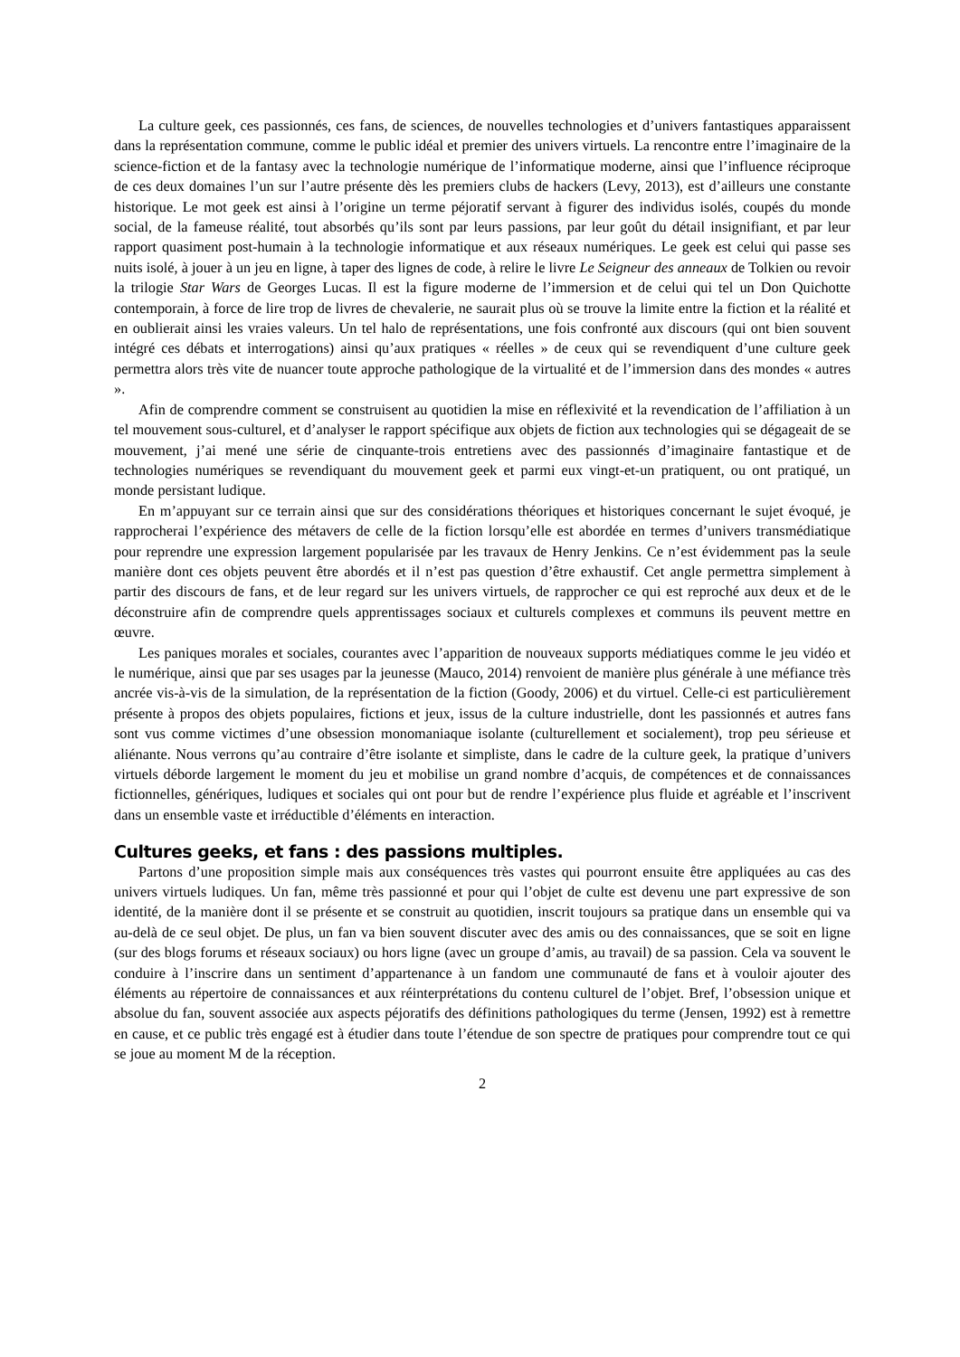La culture geek, ces passionnés, ces fans, de sciences, de nouvelles technologies et d’univers fantastiques apparaissent dans la représentation commune, comme le public idéal et premier des univers virtuels. La rencontre entre l’imaginaire de la science-fiction et de la fantasy avec la technologie numérique de l’informatique moderne, ainsi que l’influence réciproque de ces deux domaines l’un sur l’autre présente dès les premiers clubs de hackers (Levy, 2013), est d’ailleurs une constante historique. Le mot geek est ainsi à l’origine un terme péjoratif servant à figurer des individus isolés, coupés du monde social, de la fameuse réalité, tout absorbés qu’ils sont par leurs passions, par leur goût du détail insignifiant, et par leur rapport quasiment post-humain à la technologie informatique et aux réseaux numériques. Le geek est celui qui passe ses nuits isolé, à jouer à un jeu en ligne, à taper des lignes de code, à relire le livre Le Seigneur des anneaux de Tolkien ou revoir la trilogie Star Wars de Georges Lucas. Il est la figure moderne de l’immersion et de celui qui tel un Don Quichotte contemporain, à force de lire trop de livres de chevalerie, ne saurait plus où se trouve la limite entre la fiction et la réalité et en oublierait ainsi les vraies valeurs. Un tel halo de représentations, une fois confronté aux discours (qui ont bien souvent intégré ces débats et interrogations) ainsi qu’aux pratiques « réelles » de ceux qui se revendiquent d’une culture geek permettra alors très vite de nuancer toute approche pathologique de la virtualité et de l’immersion dans des mondes « autres ».
Afin de comprendre comment se construisent au quotidien la mise en réflexivité et la revendication de l’affiliation à un tel mouvement sous-culturel, et d’analyser le rapport spécifique aux objets de fiction aux technologies qui se dégageait de se mouvement, j’ai mené une série de cinquante-trois entretiens avec des passionnés d’imaginaire fantastique et de technologies numériques se revendiquant du mouvement geek et parmi eux vingt-et-un pratiquent, ou ont pratiqué, un monde persistant ludique.
En m’appuyant sur ce terrain ainsi que sur des considérations théoriques et historiques concernant le sujet évoqué, je rapprocherai l’expérience des métavers de celle de la fiction lorsqu’elle est abordée en termes d’univers transmédiatique pour reprendre une expression largement popularisée par les travaux de Henry Jenkins. Ce n’est évidemment pas la seule manière dont ces objets peuvent être abordés et il n’est pas question d’être exhaustif. Cet angle permettra simplement à partir des discours de fans, et de leur regard sur les univers virtuels, de rapprocher ce qui est reproché aux deux et de le déconstruire afin de comprendre quels apprentissages sociaux et culturels complexes et communs ils peuvent mettre en œuvre.
Les paniques morales et sociales, courantes avec l’apparition de nouveaux supports médiatiques comme le jeu vidéo et le numérique, ainsi que par ses usages par la jeunesse (Mauco, 2014) renvoient de manière plus générale à une méfiance très ancrée vis-à-vis de la simulation, de la représentation de la fiction (Goody, 2006) et du virtuel. Celle-ci est particulièrement présente à propos des objets populaires, fictions et jeux, issus de la culture industrielle, dont les passionnés et autres fans sont vus comme victimes d’une obsession monomaniaque isolante (culturellement et socialement), trop peu sérieuse et aliénante. Nous verrons qu’au contraire d’être isolante et simpliste, dans le cadre de la culture geek, la pratique d’univers virtuels déborde largement le moment du jeu et mobilise un grand nombre d’acquis, de compétences et de connaissances fictionnelles, génériques, ludiques et sociales qui ont pour but de rendre l’expérience plus fluide et agréable et l’inscrivent dans un ensemble vaste et irréductible d’éléments en interaction.
Cultures geeks, et fans : des passions multiples.
Partons d’une proposition simple mais aux conséquences très vastes qui pourront ensuite être appliquées au cas des univers virtuels ludiques. Un fan, même très passionné et pour qui l’objet de culte est devenu une part expressive de son identité, de la manière dont il se présente et se construit au quotidien, inscrit toujours sa pratique dans un ensemble qui va au-delà de ce seul objet. De plus, un fan va bien souvent discuter avec des amis ou des connaissances, que se soit en ligne (sur des blogs forums et réseaux sociaux) ou hors ligne (avec un groupe d’amis, au travail) de sa passion. Cela va souvent le conduire à l’inscrire dans un sentiment d’appartenance à un fandom une communauté de fans et à vouloir ajouter des éléments au répertoire de connaissances et aux réinterprétations du contenu culturel de l’objet. Bref, l’obsession unique et absolue du fan, souvent associée aux aspects péjoratifs des définitions pathologiques du terme (Jensen, 1992) est à remettre en cause, et ce public très engagé est à étudier dans toute l’étendue de son spectre de pratiques pour comprendre tout ce qui se joue au moment M de la réception.
2